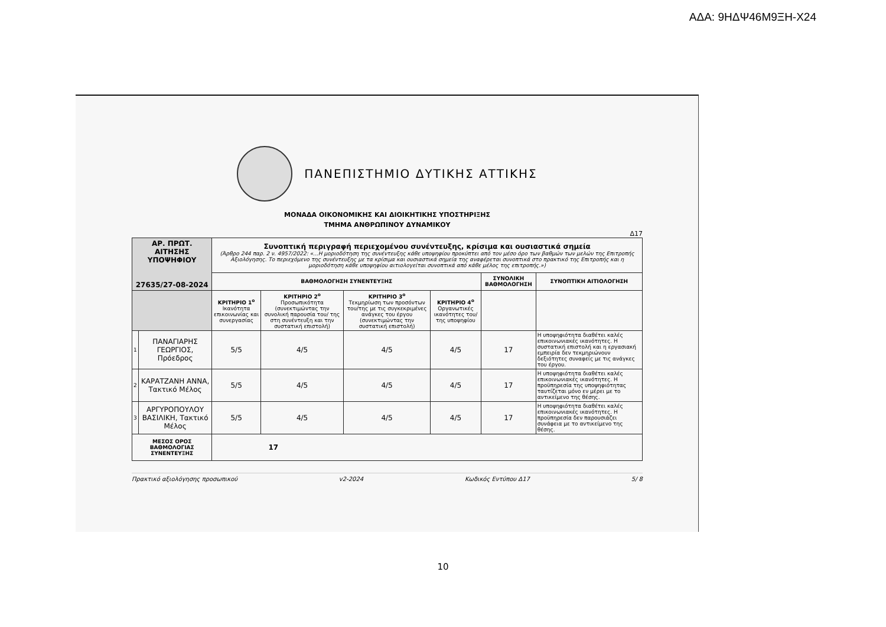ΑΔΑ: 9ΗΔΨ46Μ9ΞΗ-Χ24
ΠΑΝΕΠΙΣΤΗΜΙΟ ΔΥΤΙΚΗΣ ΑΤΤΙΚΗΣ
ΜΟΝΑΔΑ ΟΙΚΟΝΟΜΙΚΗΣ ΚΑΙ ΔΙΟΙΚΗΤΙΚΗΣ ΥΠΟΣΤΗΡΙΞΗΣ
ΤΜΗΜΑ ΑΝΘΡΩΠΙΝΟΥ ΔΥΝΑΜΙΚΟΥ
Δ17
| ΑΡ. ΠΡΩΤ. ΑΙΤΗΣΗΣ ΥΠΟΨΗΦΙΟΥ 27635/27-08-2024 | | Συνοπτική περιγραφή περιεχομένου συνέντευξης, κρίσιμα και ουσιαστικά σημεία (Άρθρο 244 παρ. 2 ν. 4957/2022: «...Η μοριοδότηση της συνέντευξης κάθε υποψηφίου προκύπτει από τον μέσο όρο των βαθμών των μελών της Επιτροπής Αξιολόγησης. Το περιεχόμενο της συνέντευξης με τα κρίσιμα και ουσιαστικά σημεία της αναφέρεται συνοπτικά στο πρακτικό της Επιτροπής και η μοριοδότηση κάθε υποψηφίου αιτιολογείται συνοπτικά από κάθε μέλος της επιτροπής.») | | | | | |
| | | ΒΑΘΜΟΛΟΓΗΣΗ ΣΥΝΕΝΤΕΥΞΗΣ | | | | ΣΥΝΟΛΙΚΗ ΒΑΘΜΟΛΟΓΗΣΗ | ΣΥΝΟΠΤΙΚΗ ΑΙΤΙΟΛΟΓΗΣΗ |
| | | ΚΡΙΤΗΡΙΟ 1<sup>ο</sup> Ικανότητα επικοινωνίας και συνεργασίας | ΚΡΙΤΗΡΙΟ 2<sup>ο</sup> Προσωπικότητα (συνεκτιμώντας την συνολική παρουσία του/ της στη συνέντευξη και την συστατική επιστολή) | ΚΡΙΤΗΡΙΟ 3<sup>ο</sup> Τεκμηρίωση των προσόντων του/της με τις συγκεκριμένες ανάγκες του έργου (συνεκτιμώντας την συστατική επιστολή) | ΚΡΙΤΗΡΙΟ 4<sup>ο</sup> Οργανωτικές ικανότητες του/της υποψηφίου | | |
| 1 | ΠΑΝΑΓΙΑΡΗΣ ΓΕΩΡΓΙΟΣ, Πρόεδρος | 5/5 | 4/5 | 4/5 | 4/5 | 17 | Η υποψηφιότητα διαθέτει καλές επικοινωνιακές ικανότητες. Η συστατική επιστολή και η εργασιακή εμπειρία δεν τεκμηριώνουν δεξιότητες συναφείς με τις ανάγκες του έργου. |
| 2 | ΚΑΡΑΤΖΑΝΗ ΑΝΝΑ, Τακτικό Μέλος | 5/5 | 4/5 | 4/5 | 4/5 | 17 | Η υποψηφιότητα διαθέτει καλές επικοινωνιακές ικανότητες. Η προϋπηρεσία της υποψηφιότητας ταυτίζεται μόνο εν μέρει με το αντικείμενο της θέσης. |
| 3 | ΑΡΓΥΡΟΠΟΥΛΟΥ ΒΑΣΙΛΙΚΗ, Τακτικό Μέλος | 5/5 | 4/5 | 4/5 | 4/5 | 17 | Η υποψηφιότητα διαθέτει καλές επικοινωνιακές ικανότητες. Η προϋπηρεσία δεν παρουσιάζει συνάφεια με το αντικείμενο της θέσης. |
| ΜΕΣΟΣ ΟΡΟΣ ΒΑΘΜΟΛΟΓΙΑΣ ΣΥΝΕΝΤΕΥΞΗΣ | | 17 | | | | | |
Πρακτικό αξιολόγησης προσωπικού v2-2024 Κωδικός Εντύπου Δ17 5/ 8
10